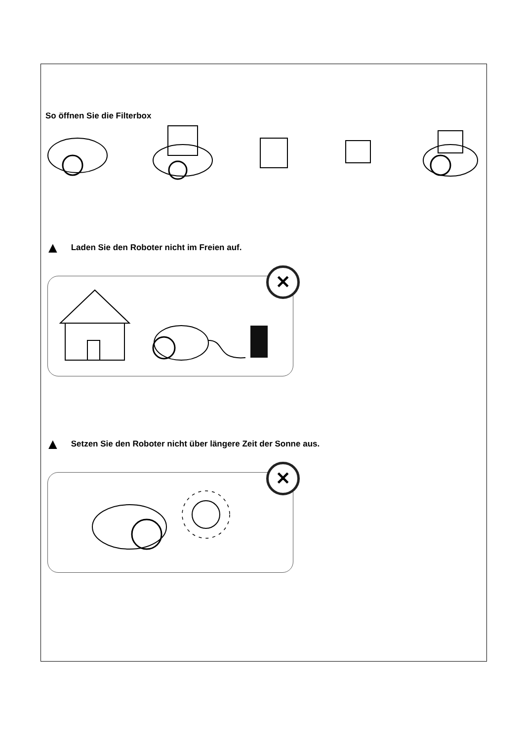So öffnen Sie die Filterbox
▲ Laden Sie den Roboter nicht im Freien auf.
✕
▲ Setzen Sie den Roboter nicht über längere Zeit der Sonne aus.
✕